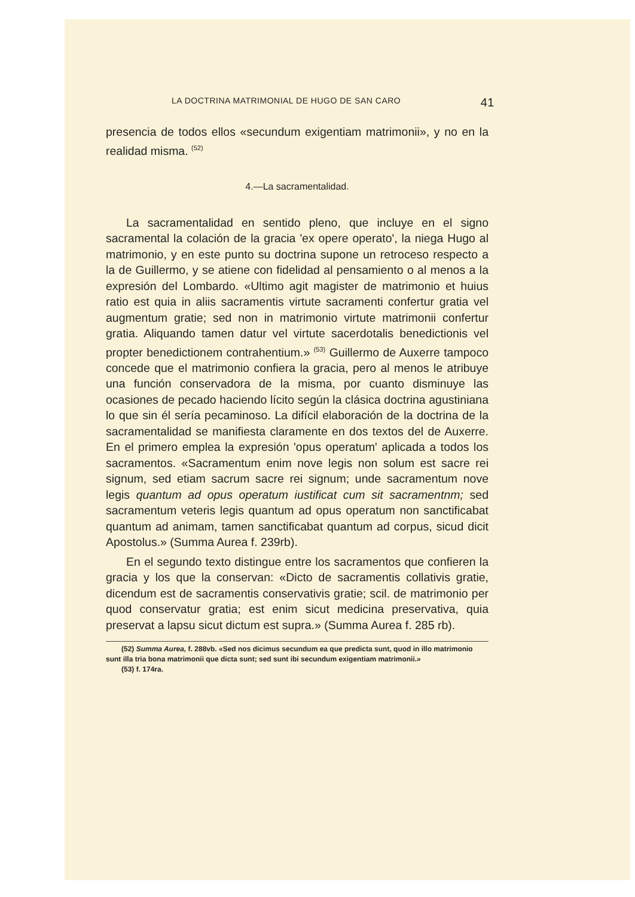LA DOCTRINA MATRIMONIAL DE HUGO DE SAN CARO 41
presencia de todos ellos «secundum exigentiam matrimonii», y no en la realidad misma. <sup>(52)</sup>
4.—La sacramentalidad.
La sacramentalidad en sentido pleno, que incluye en el signo sacramental la colación de la gracia 'ex opere operato', la niega Hugo al matrimonio, y en este punto su doctrina supone un retroceso respecto a la de Guillermo, y se atiene con fidelidad al pensamiento o al menos a la expresión del Lombardo. «Ultimo agit magister de matrimonio et huius ratio est quia in aliis sacramentis virtute sacramenti confertur gratia vel augmentum gratie; sed non in matrimonio virtute matrimonii confertur gratia. Aliquando tamen datur vel virtute sacerdotalis benedictionis vel propter benedictionem contrahentium.» <sup>(53)</sup> Guillermo de Auxerre tampoco concede que el matrimonio confiera la gracia, pero al menos le atribuye una función conservadora de la misma, por cuanto disminuye las ocasiones de pecado haciendo lícito según la clásica doctrina agustiniana lo que sin él sería pecaminoso. La difícil elaboración de la doctrina de la sacramentalidad se manifiesta claramente en dos textos del de Auxerre. En el primero emplea la expresión 'opus operatum' aplicada a todos los sacramentos. «Sacramentum enim nove legis non solum est sacre rei signum, sed etiam sacrum sacre rei signum; unde sacramentum nove legis quantum ad opus operatum iustificat cum sit sacramentnm; sed sacramentum veteris legis quantum ad opus operatum non sanctificabat quantum ad animam, tamen sanctificabat quantum ad corpus, sicud dicit Apostolus.» (Summa Aurea f. 239rb).
En el segundo texto distingue entre los sacramentos que confieren la gracia y los que la conservan: «Dicto de sacramentis collativis gratie, dicendum est de sacramentis conservativis gratie; scil. de matrimonio per quod conservatur gratia; est enim sicut medicina preservativa, quia preservat a lapsu sicut dictum est supra.» (Summa Aurea f. 285 rb).
(52) Summa Aurea, f. 288vb. «Sed nos dicimus secundum ea que predicta sunt, quod in illo matrimonio sunt illa tria bona matrimonii que dicta sunt; sed sunt ibi secundum exigentiam matrimonii.»
(53) f. 174ra.